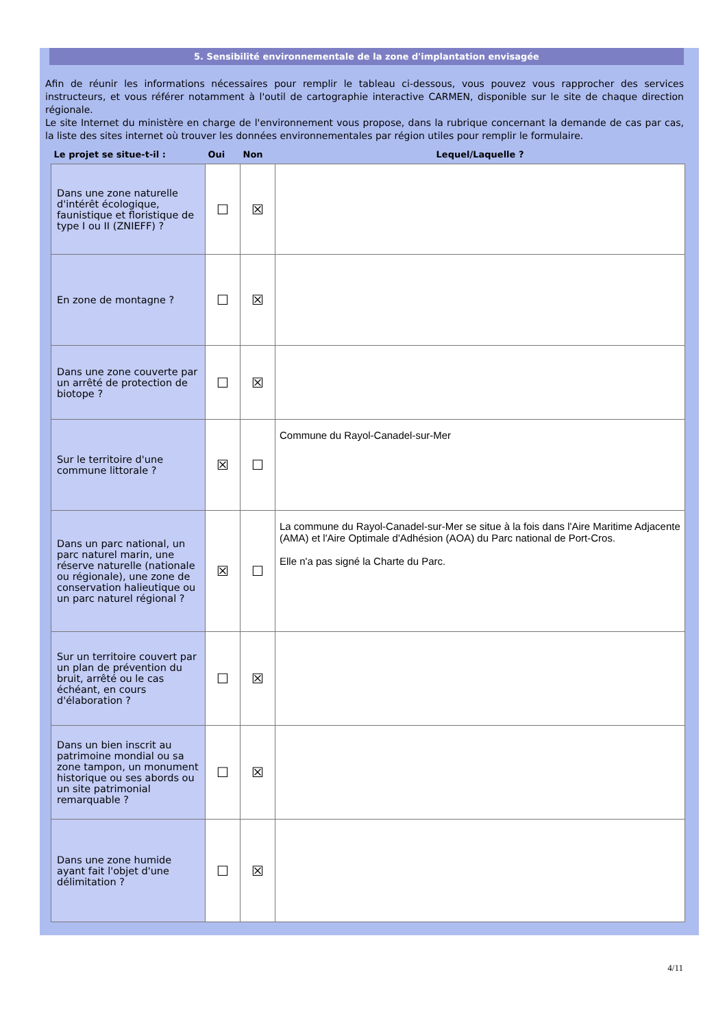5. Sensibilité environnementale de la zone d'implantation envisagée
Afin de réunir les informations nécessaires pour remplir le tableau ci-dessous, vous pouvez vous rapprocher des services instructeurs, et vous référer notamment à l'outil de cartographie interactive CARMEN, disponible sur le site de chaque direction régionale.
Le site Internet du ministère en charge de l'environnement vous propose, dans la rubrique concernant la demande de cas par cas, la liste des sites internet où trouver les données environnementales par région utiles pour remplir le formulaire.
| Le projet se situe-t-il : | Oui | Non | Lequel/Laquelle ? |
| --- | --- | --- | --- |
| Dans une zone naturelle d'intérêt écologique, faunistique et floristique de type I ou II (ZNIEFF) ? | ☐ | ☒ | |
| En zone de montagne ? | ☐ | ☒ | |
| Dans une zone couverte par un arrêté de protection de biotope ? | ☐ | ☒ | |
| Sur le territoire d'une commune littorale ? | ☒ | ☐ | Commune du Rayol-Canadel-sur-Mer |
| Dans un parc national, un parc naturel marin, une réserve naturelle (nationale ou régionale), une zone de conservation halieutique ou un parc naturel régional ? | ☒ | ☐ | La commune du Rayol-Canadel-sur-Mer se situe à la fois dans l'Aire Maritime Adjacente (AMA) et l'Aire Optimale d'Adhésion (AOA) du Parc national de Port-Cros. Elle n'a pas signé la Charte du Parc. |
| Sur un territoire couvert par un plan de prévention du bruit, arrêté ou le cas échéant, en cours d'élaboration ? | ☐ | ☒ | |
| Dans un bien inscrit au patrimoine mondial ou sa zone tampon, un monument historique ou ses abords ou un site patrimonial remarquable ? | ☐ | ☒ | |
| Dans une zone humide ayant fait l'objet d'une délimitation ? | ☐ | ☒ | |
4/11